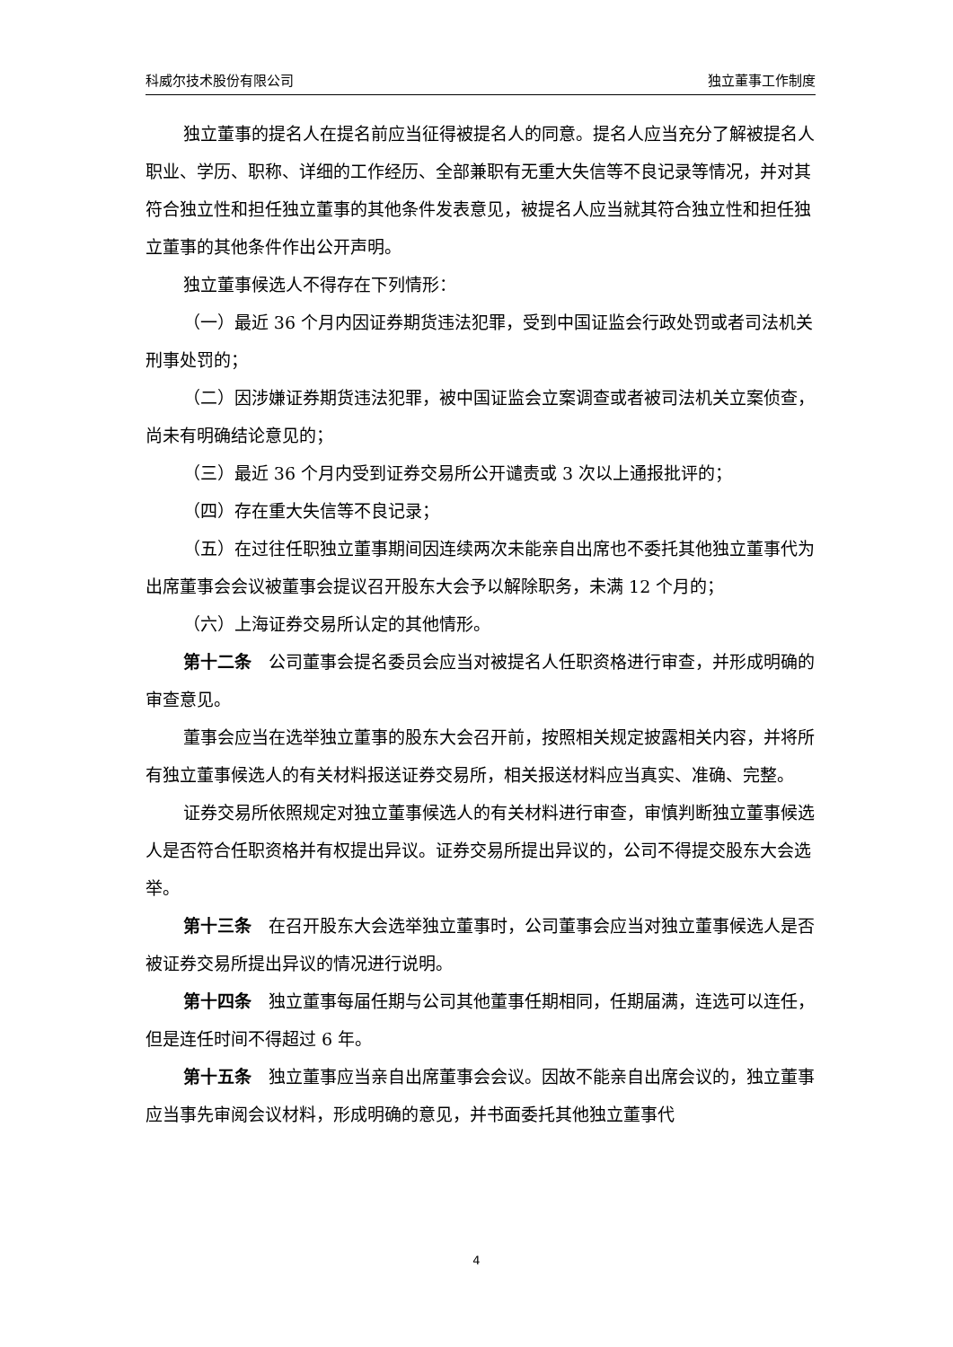科威尔技术股份有限公司 独立董事工作制度
独立董事的提名人在提名前应当征得被提名人的同意。提名人应当充分了解被提名人职业、学历、职称、详细的工作经历、全部兼职有无重大失信等不良记录等情况，并对其符合独立性和担任独立董事的其他条件发表意见，被提名人应当就其符合独立性和担任独立董事的其他条件作出公开声明。
独立董事候选人不得存在下列情形：
（一）最近 36 个月内因证券期货违法犯罪，受到中国证监会行政处罚或者司法机关刑事处罚的；
（二）因涉嫌证券期货违法犯罪，被中国证监会立案调查或者被司法机关立案侦查，尚未有明确结论意见的；
（三）最近 36 个月内受到证券交易所公开谴责或 3 次以上通报批评的；
（四）存在重大失信等不良记录；
（五）在过往任职独立董事期间因连续两次未能亲自出席也不委托其他独立董事代为出席董事会会议被董事会提议召开股东大会予以解除职务，未满 12 个月的；
（六）上海证券交易所认定的其他情形。
第十二条　公司董事会提名委员会应当对被提名人任职资格进行审查，并形成明确的审查意见。
董事会应当在选举独立董事的股东大会召开前，按照相关规定披露相关内容，并将所有独立董事候选人的有关材料报送证券交易所，相关报送材料应当真实、准确、完整。
证券交易所依照规定对独立董事候选人的有关材料进行审查，审慎判断独立董事候选人是否符合任职资格并有权提出异议。证券交易所提出异议的，公司不得提交股东大会选举。
第十三条　在召开股东大会选举独立董事时，公司董事会应当对独立董事候选人是否被证券交易所提出异议的情况进行说明。
第十四条　独立董事每届任期与公司其他董事任期相同，任期届满，连选可以连任，但是连任时间不得超过 6 年。
第十五条　独立董事应当亲自出席董事会会议。因故不能亲自出席会议的，独立董事应当事先审阅会议材料，形成明确的意见，并书面委托其他独立董事代
4